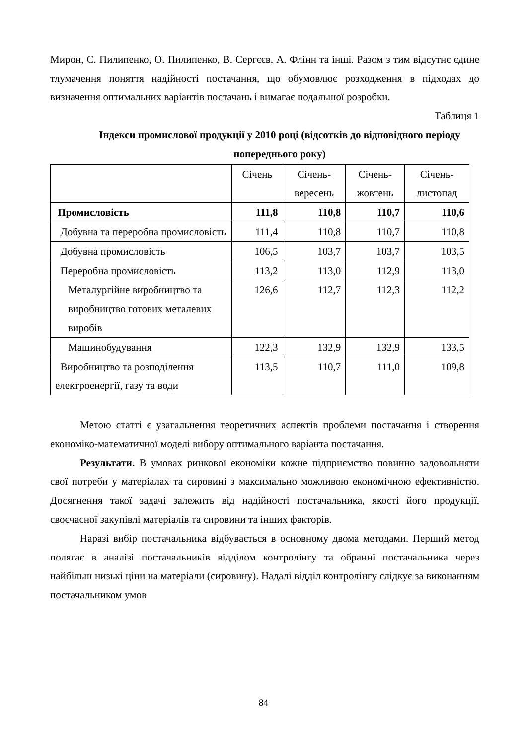Мирон, С. Пилипенко, О. Пилипенко, В. Сергєєв, А. Флінн та інші. Разом з тим відсутнє єдине тлумачення поняття надійності постачання, що обумовлює розходження в підходах до визначення оптимальних варіантів постачань і вимагає подальшої розробки.
Таблиця 1
Індекси промислової продукції у 2010 році (відсотків до відповідного періоду попереднього року)
| | Січень | Січень- вересень | Січень- жовтень | Січень- листопад |
| Промисловість | 111,8 | 110,8 | 110,7 | 110,6 |
| Добувна та переробна промисловість | 111,4 | 110,8 | 110,7 | 110,8 |
| Добувна промисловість | 106,5 | 103,7 | 103,7 | 103,5 |
| Переробна промисловість | 113,2 | 113,0 | 112,9 | 113,0 |
| Металургійне виробництво та виробництво готових металевих виробів | 126,6 | 112,7 | 112,3 | 112,2 |
| Машинобудування | 122,3 | 132,9 | 132,9 | 133,5 |
| Виробництво та розподілення електроенергії, газу та води | 113,5 | 110,7 | 111,0 | 109,8 |
Метою статті є узагальнення теоретичних аспектів проблеми постачання і створення економіко-математичної моделі вибору оптимального варіанта постачання.
Результати. В умовах ринкової економіки кожне підприємство повинно задовольняти свої потреби у матеріалах та сировині з максимально можливою економічною ефективністю. Досягнення такої задачі залежить від надійності постачальника, якості його продукції, своєчасної закупівлі матеріалів та сировини та інших факторів.
Наразі вибір постачальника відбувається в основному двома методами. Перший метод полягає в аналізі постачальників відділом контролінгу та обранні постачальника через найбільш низькі ціни на матеріали (сировину). Надалі відділ контролінгу слідкує за виконанням постачальником умов
84